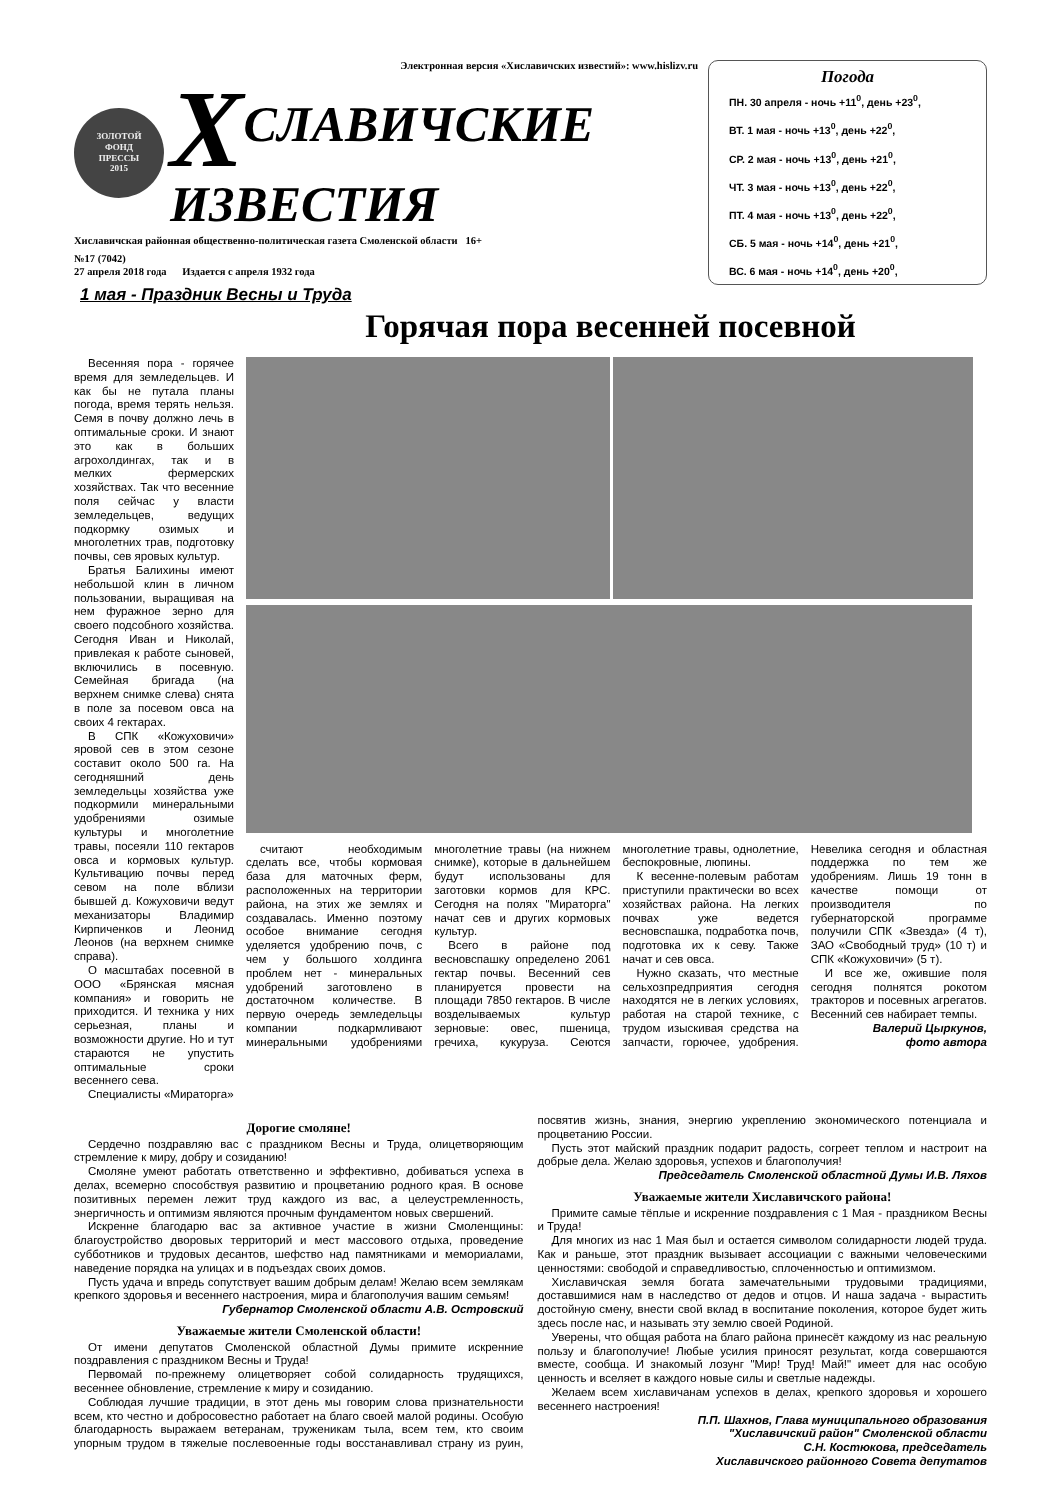Электронная версия «Хиславичских известий»: www.hislizv.ru
ЗОЛОТОЙ
ФОНД
ПРЕССЫ
2015
ХСЛАВИЧСКИЕ
ИЗВЕСТИЯ
Хиславичская районная общественно-политическая газета Смоленской области 16+
№17 (7042)
27 апреля 2018 года Издается с апреля 1932 года
Погода
ПН. 30 апреля - ночь +11<sup>0</sup>, день +23<sup>0</sup>,
ВТ. 1 мая - ночь +13<sup>0</sup>, день +22<sup>0</sup>,
СР. 2 мая - ночь +13<sup>0</sup>, день +21<sup>0</sup>,
ЧТ. 3 мая - ночь +13<sup>0</sup>, день +22<sup>0</sup>,
ПТ. 4 мая - ночь +13<sup>0</sup>, день +22<sup>0</sup>,
СБ. 5 мая - ночь +14<sup>0</sup>, день +21<sup>0</sup>,
ВС. 6 мая - ночь +14<sup>0</sup>, день +20<sup>0</sup>,
1 мая - Праздник Весны и Труда
Горячая пора весенней посевной
Весенняя пора - горячее время для земледельцев. И как бы не путала планы погода, время терять нельзя. Семя в почву должно лечь в оптимальные сроки. И знают это как в больших агрохолдингах, так и в мелких фермерских хозяйствах. Так что весенние поля сейчас у власти земледельцев, ведущих подкормку озимых и многолетних трав, подготовку почвы, сев яровых культур.
Братья Балихины имеют небольшой клин в личном пользовании, выращивая на нем фуражное зерно для своего подсобного хозяйства. Сегодня Иван и Николай, привлекая к работе сыновей, включились в посевную. Семейная бригада (на верхнем снимке слева) снята в поле за посевом овса на своих 4 гектарах.
В СПК «Кожуховичи» яровой сев в этом сезоне составит около 500 га. На сегодняшний день земледельцы хозяйства уже подкормили минеральными удобрениями озимые культуры и многолетние травы, посеяли 110 гектаров овса и кормовых культур. Культивацию почвы перед севом на поле вблизи бывшей д. Кожуховичи ведут механизаторы Владимир Кирпиченков и Леонид Леонов (на верхнем снимке справа).
О масштабах посевной в ООО «Брянская мясная компания» и говорить не приходится. И техника у них серьезная, планы и возможности другие. Но и тут стараются не упустить оптимальные сроки весеннего сева.
Специалисты «Мираторга»
считают необходимым сделать все, чтобы кормовая база для маточных ферм, расположенных на территории района, на этих же землях и создавалась. Именно поэтому особое внимание сегодня уделяется удобрению почв, с чем у большого холдинга проблем нет - минеральных удобрений заготовлено в достаточном количестве. В первую очередь земледельцы компании подкармливают минеральными удобрениями многолетние травы (на нижнем снимке), которые в дальнейшем будут использованы для заготовки кормов для КРС. Сегодня на полях "Мираторга" начат сев и других кормовых культур.
Всего в районе под весновспашку определено 2061 гектар почвы. Весенний сев планируется провести на площади 7850 гектаров. В числе возделываемых культур зерновые: овес, пшеница, гречиха, кукуруза. Сеются многолетние травы, однолетние, беспокровные, люпины.
К весенне-полевым работам приступили практически во всех хозяйствах района. На легких почвах уже ведется весновспашка, подработка почв, подготовка их к севу. Также начат и сев овса.
Нужно сказать, что местные сельхозпредприятия сегодня находятся не в легких условиях, работая на старой технике, с трудом изыскивая средства на запчасти, горючее, удобрения. Невелика сегодня и областная поддержка по тем же удобрениям. Лишь 19 тонн в качестве помощи от производителя по губернаторской программе получили СПК «Звезда» (4 т), ЗАО «Свободный труд» (10 т) и СПК «Кожуховичи» (5 т).
И все же, ожившие поля сегодня полнятся рокотом тракторов и посевных агрегатов. Весенний сев набирает темпы.
Валерий Цыркунов,
фото автора
Дорогие смоляне!
Сердечно поздравляю вас с праздником Весны и Труда, олицетворяющим стремление к миру, добру и созиданию!
Смоляне умеют работать ответственно и эффективно, добиваться успеха в делах, всемерно способствуя развитию и процветанию родного края. В основе позитивных перемен лежит труд каждого из вас, а целеустремленность, энергичность и оптимизм являются прочным фундаментом новых свершений.
Искренне благодарю вас за активное участие в жизни Смоленщины: благоустройство дворовых территорий и мест массового отдыха, проведение субботников и трудовых десантов, шефство над памятниками и мемориалами, наведение порядка на улицах и в подъездах своих домов.
Пусть удача и впредь сопутствует вашим добрым делам! Желаю всем землякам крепкого здоровья и весеннего настроения, мира и благополучия вашим семьям!
Губернатор Смоленской области А.В. Островский
Уважаемые жители Смоленской области!
От имени депутатов Смоленской областной Думы примите искренние поздравления с праздником Весны и Труда!
Первомай по-прежнему олицетворяет собой солидарность трудящихся, весеннее обновление, стремление к миру и созиданию.
Соблюдая лучшие традиции, в этот день мы говорим слова признательности всем, кто честно и добросовестно работает на благо своей малой родины. Особую благодарность выражаем ветеранам, труженикам тыла, всем тем, кто своим упорным трудом в тяжелые послевоенные годы восстанавливал страну из руин, посвятив жизнь, знания, энергию укреплению экономического потенциала и процветанию России.
Пусть этот майский праздник подарит радость, согреет теплом и настроит на добрые дела. Желаю здоровья, успехов и благополучия!
Председатель Смоленской областной Думы И.В. Ляхов
Уважаемые жители Хиславичского района!
Примите самые тёплые и искренние поздравления с 1 Мая - праздником Весны и Труда!
Для многих из нас 1 Мая был и остается символом солидарности людей труда. Как и раньше, этот праздник вызывает ассоциации с важными человеческими ценностями: свободой и справедливостью, сплоченностью и оптимизмом.
Хиславичская земля богата замечательными трудовыми традициями, доставшимися нам в наследство от дедов и отцов. И наша задача - вырастить достойную смену, внести свой вклад в воспитание поколения, которое будет жить здесь после нас, и называть эту землю своей Родиной.
Уверены, что общая работа на благо района принесёт каждому из нас реальную пользу и благополучие! Любые усилия приносят результат, когда совершаются вместе, сообща. И знакомый лозунг "Мир! Труд! Май!" имеет для нас особую ценность и вселяет в каждого новые силы и светлые надежды.
Желаем всем хиславичанам успехов в делах, крепкого здоровья и хорошего весеннего настроения!
П.П. Шахнов, Глава муниципального образования
"Хиславичский район" Смоленской области
С.Н. Костюкова, председатель
Хиславичского районного Совета депутатов